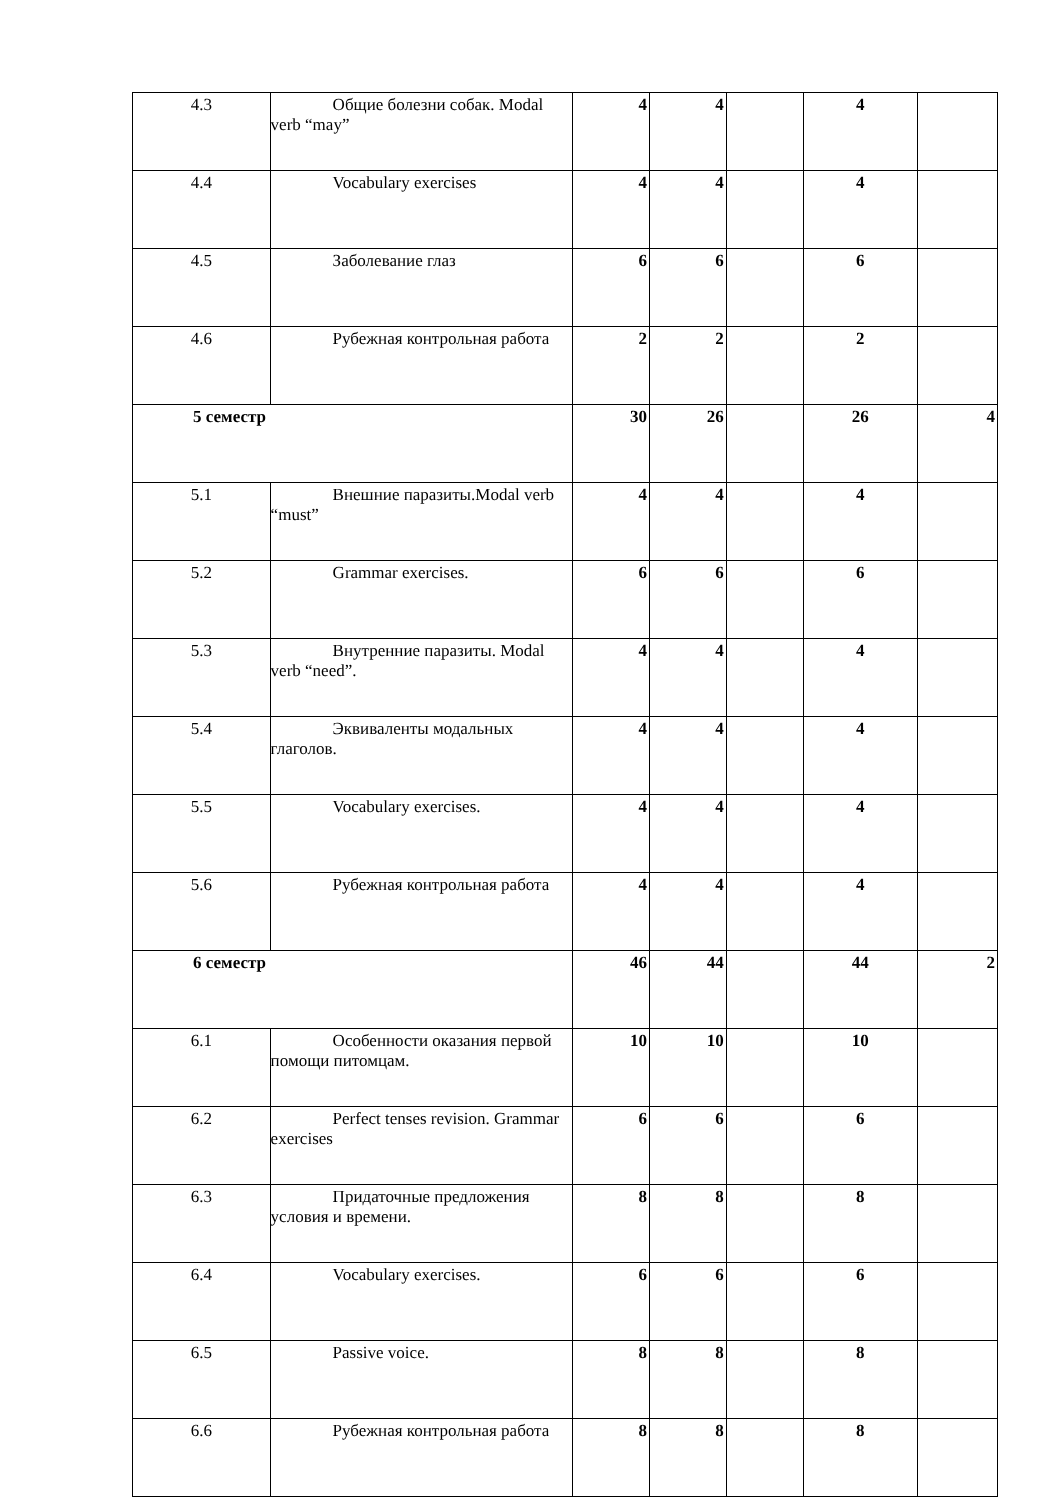| 4.3 | Общие болезни собак. Modal verb “may” | 4 | 4 | | 4 | |
| 4.4 | Vocabulary exercises | 4 | 4 | | 4 | |
| 4.5 | Заболевание глаз | 6 | 6 | | 6 | |
| 4.6 | Рубежная контрольная работа | 2 | 2 | | 2 | |
| 5 семестр | | 30 | 26 | | 26 | 4 |
| 5.1 | Внешние паразиты.Modal verb “must” | 4 | 4 | | 4 | |
| 5.2 | Grammar exercises. | 6 | 6 | | 6 | |
| 5.3 | Внутренние паразиты. Modal verb “need”. | 4 | 4 | | 4 | |
| 5.4 | Эквиваленты модальных глаголов. | 4 | 4 | | 4 | |
| 5.5 | Vocabulary exercises. | 4 | 4 | | 4 | |
| 5.6 | Рубежная контрольная работа | 4 | 4 | | 4 | |
| 6 семестр | | 46 | 44 | | 44 | 2 |
| 6.1 | Особенности оказания первой помощи питомцам. | 10 | 10 | | 10 | |
| 6.2 | Perfect tenses revision. Grammar exercises | 6 | 6 | | 6 | |
| 6.3 | Придаточные предложения условия и времени. | 8 | 8 | | 8 | |
| 6.4 | Vocabulary exercises. | 6 | 6 | | 6 | |
| 6.5 | Passive voice. | 8 | 8 | | 8 | |
| 6.6 | Рубежная контрольная работа | 8 | 8 | | 8 | |